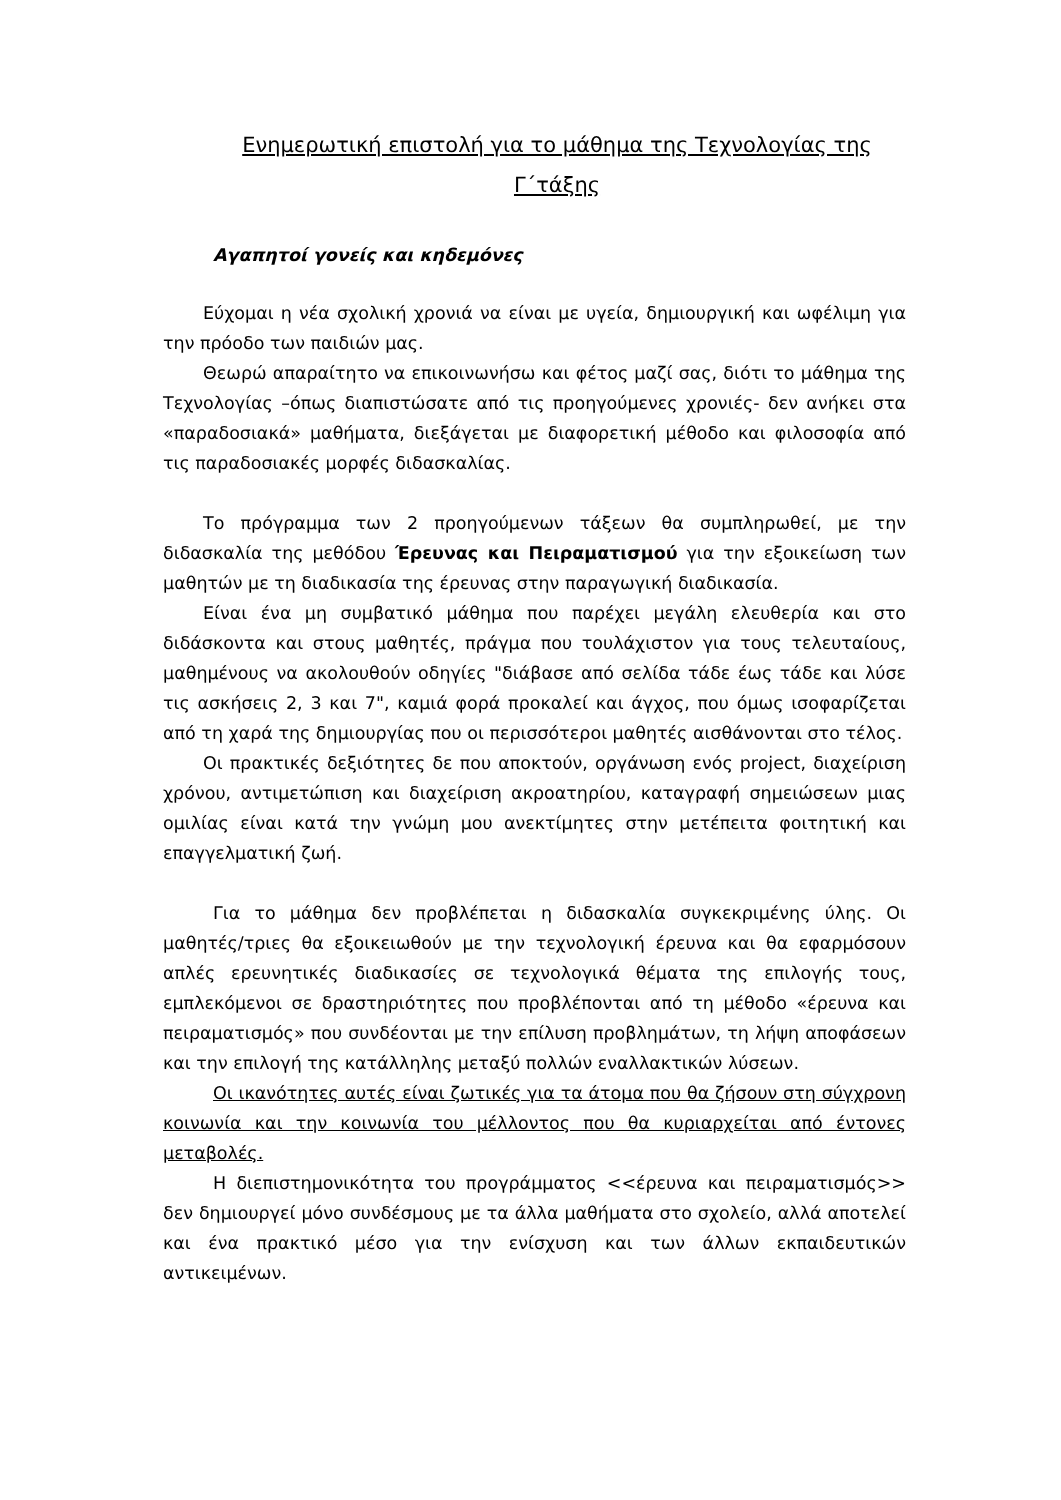Ενημερωτική επιστολή για το μάθημα της Τεχνολογίας της Γ΄τάξης
Αγαπητοί γονείς και κηδεμόνες
Εύχομαι η νέα σχολική χρονιά να είναι με υγεία, δημιουργική και ωφέλιμη για την πρόοδο των παιδιών μας.
Θεωρώ απαραίτητο να επικοινωνήσω και φέτος μαζί σας, διότι το μάθημα της Τεχνολογίας –όπως διαπιστώσατε από τις προηγούμενες χρονιές- δεν ανήκει στα «παραδοσιακά» μαθήματα, διεξάγεται με διαφορετική μέθοδο και φιλοσοφία από τις παραδοσιακές μορφές διδασκαλίας.
Το πρόγραμμα των 2 προηγούμενων τάξεων θα συμπληρωθεί, με την διδασκαλία της μεθόδου Έρευνας και Πειραματισμού για την εξοικείωση των μαθητών με τη διαδικασία της έρευνας στην παραγωγική διαδικασία.
Είναι ένα μη συμβατικό μάθημα που παρέχει μεγάλη ελευθερία και στο διδάσκοντα και στους μαθητές, πράγμα που τουλάχιστον για τους τελευταίους, μαθημένους να ακολουθούν οδηγίες "διάβασε από σελίδα τάδε έως τάδε και λύσε τις ασκήσεις 2, 3 και 7", καμιά φορά προκαλεί και άγχος, που όμως ισοφαρίζεται από τη χαρά της δημιουργίας που οι περισσότεροι μαθητές αισθάνονται στο τέλος.
Οι πρακτικές δεξιότητες δε που αποκτούν, οργάνωση ενός project, διαχείριση χρόνου, αντιμετώπιση και διαχείριση ακροατηρίου, καταγραφή σημειώσεων μιας ομιλίας είναι κατά την γνώμη μου ανεκτίμητες στην μετέπειτα φοιτητική και επαγγελματική ζωή.
Για το μάθημα δεν προβλέπεται η διδασκαλία συγκεκριμένης ύλης. Οι μαθητές/τριες θα εξοικειωθούν με την τεχνολογική έρευνα και θα εφαρμόσουν απλές ερευνητικές διαδικασίες σε τεχνολογικά θέματα της επιλογής τους, εμπλεκόμενοι σε δραστηριότητες που προβλέπονται από τη μέθοδο «έρευνα και πειραματισμός» που συνδέονται με την επίλυση προβλημάτων, τη λήψη αποφάσεων και την επιλογή της κατάλληλης μεταξύ πολλών εναλλακτικών λύσεων.
Οι ικανότητες αυτές είναι ζωτικές για τα άτομα που θα ζήσουν στη σύγχρονη κοινωνία και την κοινωνία του μέλλοντος που θα κυριαρχείται από έντονες μεταβολές.
Η διεπιστημονικότητα του προγράμματος <<έρευνα και πειραματισμός>> δεν δημιουργεί μόνο συνδέσμους με τα άλλα μαθήματα στο σχολείο, αλλά αποτελεί και ένα πρακτικό μέσο για την ενίσχυση και των άλλων εκπαιδευτικών αντικειμένων.